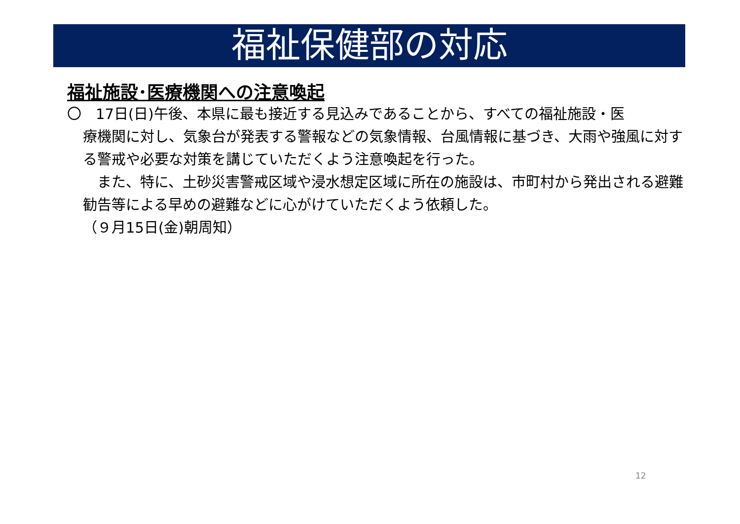福祉保健部の対応
福祉施設･医療機関への注意喚起
〇　17日(日)午後、本県に最も接近する見込みであることから、すべての福祉施設・医
療機関に対し、気象台が発表する警報などの気象情報、台風情報に基づき、大雨や強風に対する警戒や必要な対策を講じていただくよう注意喚起を行った。
　また、特に、土砂災害警戒区域や浸水想定区域に所在の施設は、市町村から発出される避難勧告等による早めの避難などに心がけていただくよう依頼した。
（９月15日(金)朝周知）
12